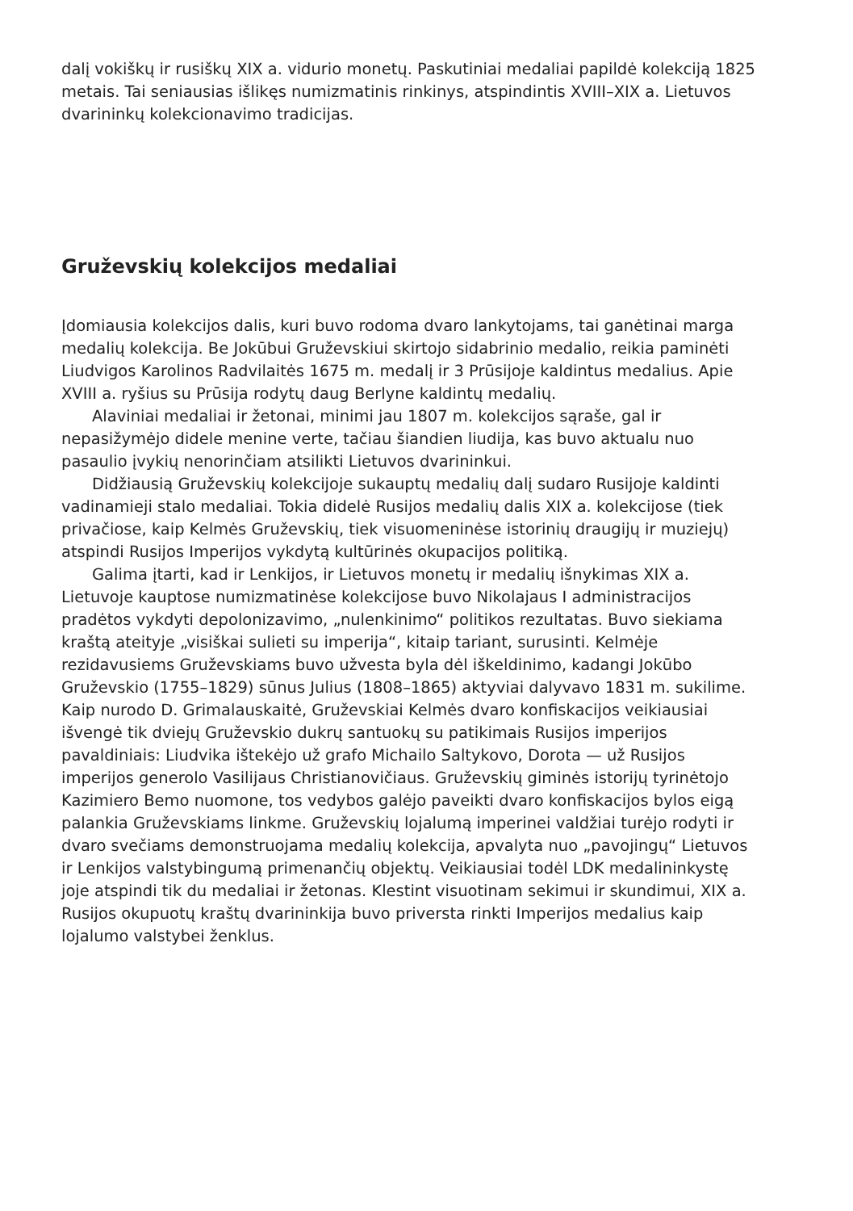dalį vokiškų ir rusiškų XIX a. vidurio monetų. Paskutiniai medaliai papildė kolekciją 1825 metais. Tai seniausias išlikęs numizmatinis rinkinys, atspindintis XVIII–XIX a. Lietuvos dvarininkų kolekcionavimo tradicijas.
Gruževskių kolekcijos medaliai
Įdomiausia kolekcijos dalis, kuri buvo rodoma dvaro lankytojams, tai ganėtinai marga medalių kolekcija. Be Jokūbui Gruževskiui skirtojo sidabrinio medalio, reikia paminėti Liudvigos Karolinos Radvilaitės 1675 m. medalį ir 3 Prūsijoje kaldintus medalius. Apie XVIII a. ryšius su Prūsija rodytų daug Berlyne kaldintų medalių.
Alaviniai medaliai ir žetonai, minimi jau 1807 m. kolekcijos sąraše, gal ir nepasižymėjo didele menine verte, tačiau šiandien liudija, kas buvo aktualu nuo pasaulio įvykių nenorinčiam atsilikti Lietuvos dvarininkui.
Didžiausią Gruževskių kolekcijoje sukauptų medalių dalį sudaro Rusijoje kaldinti vadinamieji stalo medaliai. Tokia didelė Rusijos medalių dalis XIX a. kolekcijose (tiek privačiose, kaip Kelmės Gruževskių, tiek visuomeninėse istorinių draugijų ir muziejų) atspindi Rusijos Imperijos vykdytą kultūrinės okupacijos politiką.
Galima įtarti, kad ir Lenkijos, ir Lietuvos monetų ir medalių išnykimas XIX a. Lietuvoje kauptose numizmatinėse kolekcijose buvo Nikolajaus I administracijos pradėtos vykdyti depolonizavimo, „nulenkinimo“ politikos rezultatas. Buvo siekiama kraštą ateityje „visiškai sulieti su imperija“, kitaip tariant, surusinti. Kelmėje rezidavusiems Gruževskiams buvo užvesta byla dėl iškeldinimo, kadangi Jokūbo Gruževskio (1755–1829) sūnus Julius (1808–1865) aktyviai dalyvavo 1831 m. sukilime. Kaip nurodo D. Grimalauskaitė, Gruževskiai Kelmės dvaro konfiskacijos veikiausiai išvengė tik dviejų Gruževskio dukrų santuokų su patikimais Rusijos imperijos pavaldiniais: Liudvika ištekėjo už grafo Michailo Saltykovo, Dorota — už Rusijos imperijos generolo Vasilijaus Christianovičiaus. Gruževskių giminės istorijų tyrinėtojo Kazimiero Bemo nuomone, tos vedybos galėjo paveikti dvaro konfiskacijos bylos eigą palankia Gruževskiams linkme. Gruževskių lojalumą imperinei valdžiai turėjo rodyti ir dvaro svečiams demonstruojama medalių kolekcija, apvalyta nuo „pavojingų“ Lietuvos ir Lenkijos valstybingumą primenančių objektų. Veikiausiai todėl LDK medalininkystę joje atspindi tik du medaliai ir žetonas. Klestint visuotinam sekimui ir skundimui, XIX a. Rusijos okupuotų kraštų dvarininkija buvo priversta rinkti Imperijos medalius kaip lojalumo valstybei ženklus.